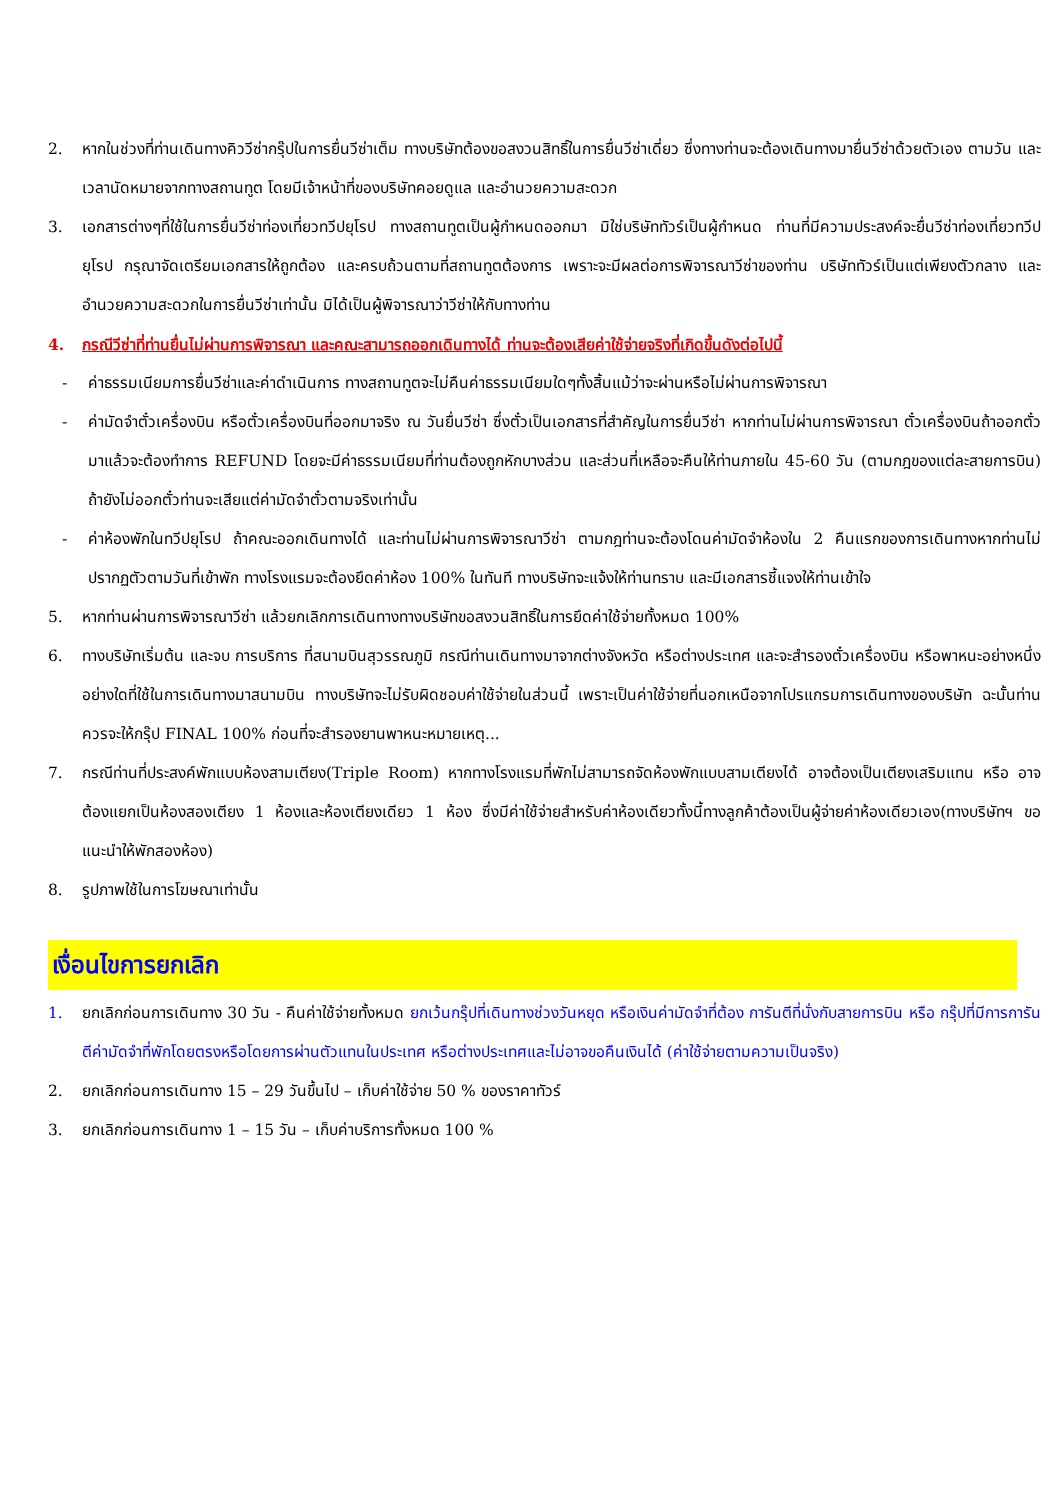2. หากในช่วงที่ท่านเดินทางคิววีซ่ากรุ๊ปในการยื่นวีซ่าเต็ม ทางบริษัทต้องขอสงวนสิทธิ์ในการยื่นวีซ่าเดี่ยว ซึ่งทางท่านจะต้องเดินทางมายื่นวีซ่าด้วยตัวเอง ตามวัน และเวลานัดหมายจากทางสถานทูต โดยมีเจ้าหน้าที่ของบริษัทคอยดูแล และอำนวยความสะดวก
3. เอกสารต่างๆที่ใช้ในการยื่นวีซ่าท่องเที่ยวทวีปยุโรป ทางสถานทูตเป็นผู้กำหนดออกมา มิใช่บริษัททัวร์เป็นผู้กำหนด ท่านที่มีความประสงค์จะยื่นวีซ่าท่องเที่ยวทวีปยุโรป กรุณาจัดเตรียมเอกสารให้ถูกต้อง และครบถ้วนตามที่สถานทูตต้องการ เพราะจะมีผลต่อการพิจารณาวีซ่าของท่าน บริษัททัวร์เป็นแต่เพียงตัวกลาง และอำนวยความสะดวกในการยื่นวีซ่าเท่านั้น มิได้เป็นผู้พิจารณาว่าวีซ่าให้กับทางท่าน
4. กรณีวีซ่าที่ท่านยื่นไม่ผ่านการพิจารณา และคณะสามารถออกเดินทางได้ ท่านจะต้องเสียค่าใช้จ่ายจริงที่เกิดขึ้นดังต่อไปนี้
- ค่าธรรมเนียมการยื่นวีซ่าและค่าดำเนินการ ทางสถานทูตจะไม่คืนค่าธรรมเนียมใดๆทั้งสิ้นแม้ว่าจะผ่านหรือไม่ผ่านการพิจารณา
- ค่ามัดจำตั๋วเครื่องบิน หรือตั๋วเครื่องบินที่ออกมาจริง ณ วันยื่นวีซ่า ซึ่งตั๋วเป็นเอกสารที่สำคัญในการยื่นวีซ่า หากท่านไม่ผ่านการพิจารณา ตั๋วเครื่องบินถ้าออกตั๋วมาแล้วจะต้องทำการ REFUND โดยจะมีค่าธรรมเนียมที่ท่านต้องถูกหักบางส่วน และส่วนที่เหลือจะคืนให้ท่านภายใน 45-60 วัน (ตามกฎของแต่ละสายการบิน) ถ้ายังไม่ออกตั๋วท่านจะเสียแต่ค่ามัดจำตั๋วตามจริงเท่านั้น
- ค่าห้องพักในทวีปยุโรป ถ้าคณะออกเดินทางได้ และท่านไม่ผ่านการพิจารณาวีซ่า ตามกฎท่านจะต้องโดนค่ามัดจำห้องใน 2 คืนแรกของการเดินทางหากท่านไม่ปรากฏตัวตามวันที่เข้าพัก ทางโรงแรมจะต้องยึดค่าห้อง 100% ในทันที ทางบริษัทจะแจ้งให้ท่านทราบ และมีเอกสารชี้แจงให้ท่านเข้าใจ
5. หากท่านผ่านการพิจารณาวีซ่า แล้วยกเลิกการเดินทางทางบริษัทขอสงวนสิทธิ์ในการยึดค่าใช้จ่ายทั้งหมด 100%
6. ทางบริษัทเริ่มต้น และจบ การบริการ ที่สนามบินสุวรรณภูมิ กรณีท่านเดินทางมาจากต่างจังหวัด หรือต่างประเทศ และจะสำรองตั๋วเครื่องบิน หรือพาหนะอย่างหนึ่งอย่างใดที่ใช้ในการเดินทางมาสนามบิน ทางบริษัทจะไม่รับผิดชอบค่าใช้จ่ายในส่วนนี้ เพราะเป็นค่าใช้จ่ายที่นอกเหนือจากโปรแกรมการเดินทางของบริษัท ฉะนั้นท่านควรจะให้กรุ๊ป FINAL 100% ก่อนที่จะสำรองยานพาหนะหมายเหตุ...
7. กรณีท่านที่ประสงค์พักแบบห้องสามเตียง(Triple Room) หากทางโรงแรมที่พักไม่สามารถจัดห้องพักแบบสามเตียงได้ อาจต้องเป็นเตียงเสริมแทน หรือ อาจต้องแยกเป็นห้องสองเตียง 1 ห้องและห้องเตียงเดียว 1 ห้อง ซึ่งมีค่าใช้จ่ายสำหรับค่าห้องเดียวทั้งนี้ทางลูกค้าต้องเป็นผู้จ่ายค่าห้องเดียวเอง(ทางบริษัทฯ ขอแนะนำให้พักสองห้อง)
8. รูปภาพใช้ในการโฆษณาเท่านั้น
เงื่อนไขการยกเลิก
1. ยกเลิกก่อนการเดินทาง 30 วัน - คืนค่าใช้จ่ายทั้งหมด ยกเว้นกรุ๊ปที่เดินทางช่วงวันหยุด หรือเงินค่ามัดจำที่ต้อง การันตีที่นั่งกับสายการบิน หรือ กรุ๊ปที่มีการการันตีค่ามัดจำที่พักโดยตรงหรือโดยการผ่านตัวแทนในประเทศ หรือต่างประเทศและไม่อาจขอคืนเงินได้ (ค่าใช้จ่ายตามความเป็นจริง)
2. ยกเลิกก่อนการเดินทาง 15 – 29 วันขึ้นไป – เก็บค่าใช้จ่าย 50 % ของราคาทัวร์
3. ยกเลิกก่อนการเดินทาง 1 – 15 วัน – เก็บค่าบริการทั้งหมด 100 %